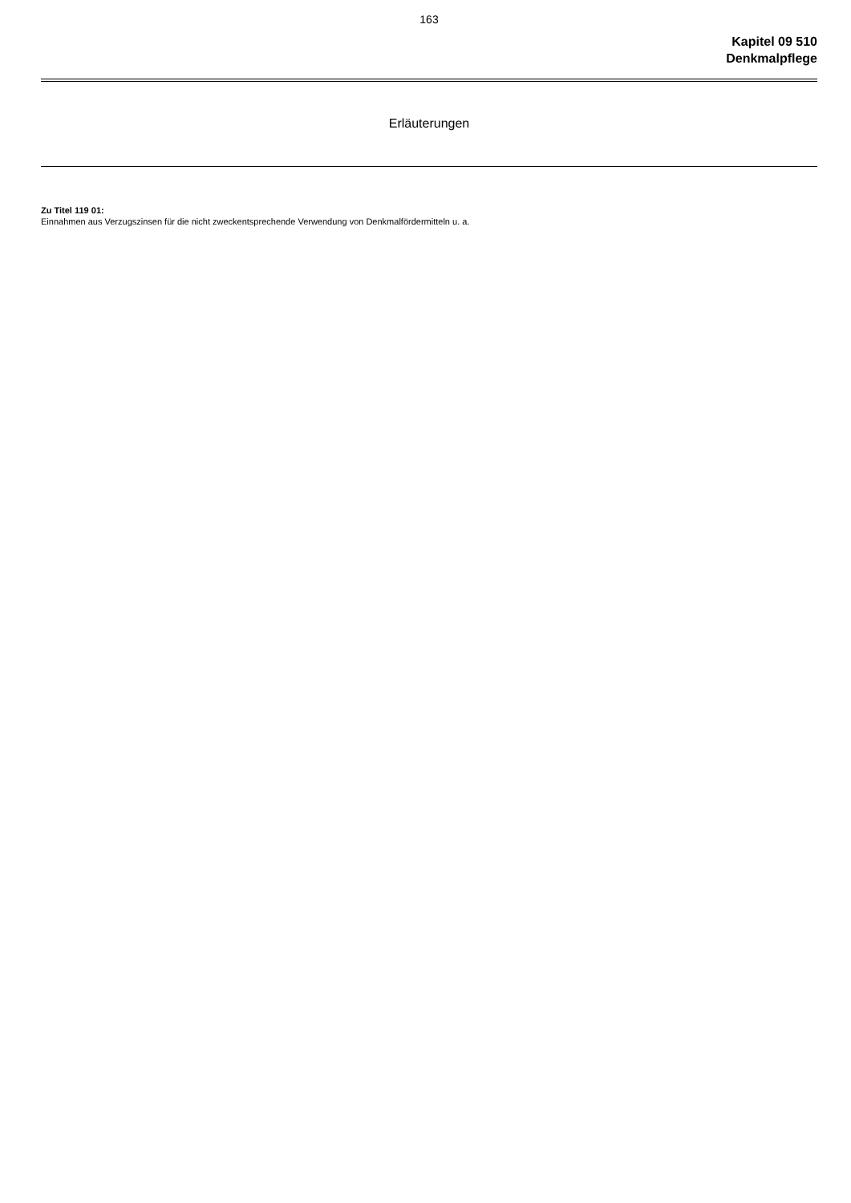163
Kapitel 09 510
Denkmalpflege
Erläuterungen
Zu Titel 119 01:
Einnahmen aus Verzugszinsen für die nicht zweckentsprechende Verwendung von Denkmalfördermitteln u. a.